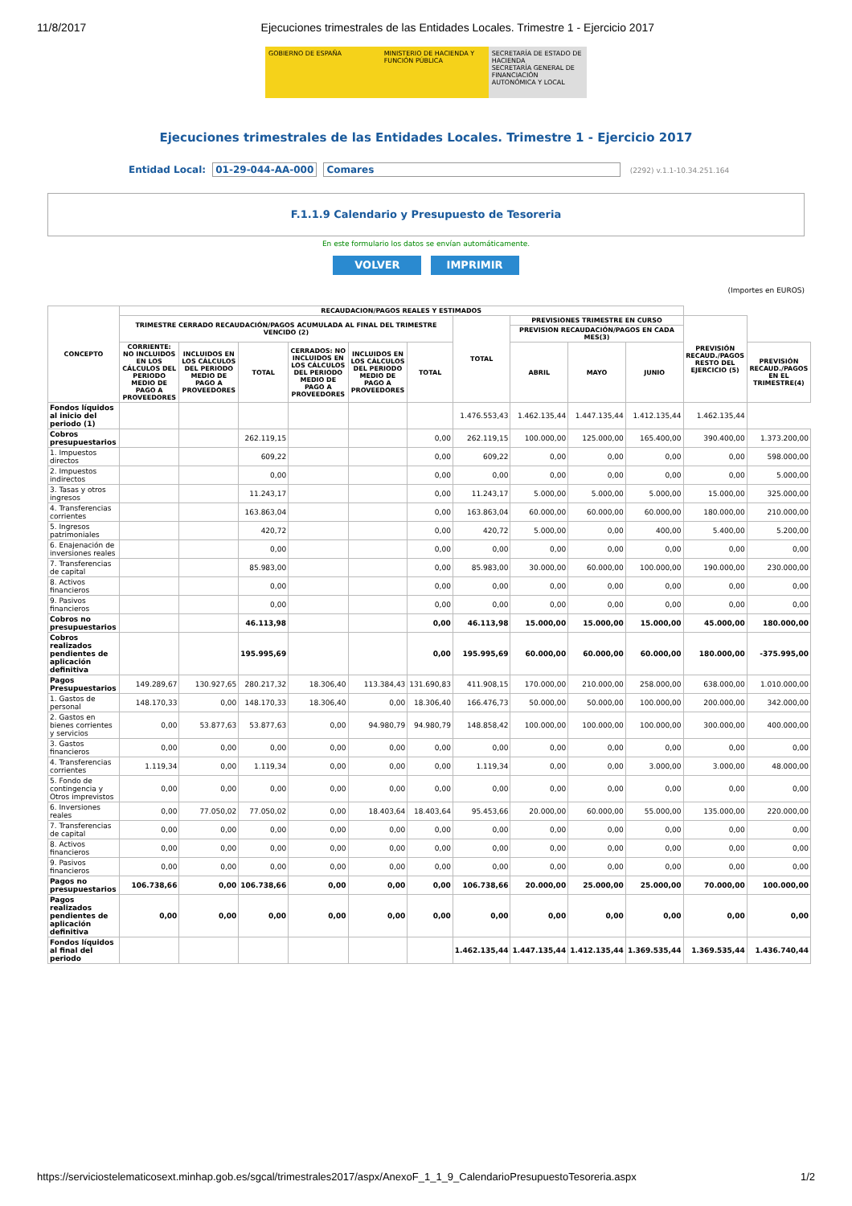11/8/2017 Ejecuciones trimestrales de las Entidades Locales. Trimestre 1 - Ejercicio 2017
GOBIERNO DE ESPAÑA MINISTERIO DE HACIENDA Y FUNCIÓN PÚBLICA
SECRETARÍA DE ESTADO DE HACIENDA
SECRETARÍA GENERAL DE FINANCIACIÓN AUTONÓMICA Y LOCAL
Ejecuciones trimestrales de las Entidades Locales. Trimestre 1 - Ejercicio 2017
Entidad Local: 01-29-044-AA-000 Comares (2292) v.1.1-10.34.251.164
F.1.1.9 Calendario y Presupuesto de Tesoreria
En este formulario los datos se envían automáticamente.
VOLVER IMPRIMIR
(Importes en EUROS)
| CONCEPTO | RECAUDACION/PAGOS REALES Y ESTIMADOS | | | | | | | | | | | |
| --- | --- | --- | --- | --- | --- | --- | --- | --- | --- | --- | --- | --- |
| | TRIMESTRE CERRADO RECAUDACIÓN/PAGOS ACUMULADA AL FINAL DEL TRIMESTRE VENCIDO (2) | | | | | | TOTAL | PREVISIONES TRIMESTRE EN CURSO | | | PREVISIÓN RECAUD./PAGOS RESTO DEL EJERCICIO (5) | |
| | | | | | | | | PREVISION RECAUDACIÓN/PAGOS EN CADA MES(3) | | | | |
| | CORRIENTE: NO INCLUIDOS EN LOS CÁLCULOS DEL PERIODO MEDIO DE PAGO A PROVEEDORES | INCLUIDOS EN LOS CÁLCULOS DEL PERIODO MEDIO DE PAGO A PROVEEDORES | TOTAL | CERRADOS: NO INCLUIDOS EN LOS CÁLCULOS DEL PERIODO MEDIO DE PAGO A PROVEEDORES | INCLUIDOS EN LOS CÁLCULOS DEL PERIODO MEDIO DE PAGO A PROVEEDORES | TOTAL | | ABRIL | MAYO | JUNIO | | PREVISIÓN RECAUD./PAGOS EN EL TRIMESTRE(4) |
| Fondos líquidos al inicio del periodo (1) | | | | | | | 1.476.553,43 | 1.462.135,44 | 1.447.135,44 | 1.412.135,44 | 1.462.135,44 | |
| Cobros presupuestarios | | | 262.119,15 | | | 0,00 | 262.119,15 | 100.000,00 | 125.000,00 | 165.400,00 | 390.400,00 | 1.373.200,00 |
| 1. Impuestos directos | | | 609,22 | | | 0,00 | 609,22 | 0,00 | 0,00 | 0,00 | 0,00 | 598.000,00 |
| 2. Impuestos indirectos | | | 0,00 | | | 0,00 | 0,00 | 0,00 | 0,00 | 0,00 | 0,00 | 5.000,00 |
| 3. Tasas y otros ingresos | | | 11.243,17 | | | 0,00 | 11.243,17 | 5.000,00 | 5.000,00 | 5.000,00 | 15.000,00 | 325.000,00 |
| 4. Transferencias corrientes | | | 163.863,04 | | | 0,00 | 163.863,04 | 60.000,00 | 60.000,00 | 60.000,00 | 180.000,00 | 210.000,00 |
| 5. Ingresos patrimoniales | | | 420,72 | | | 0,00 | 420,72 | 5.000,00 | 0,00 | 400,00 | 5.400,00 | 5.200,00 |
| 6. Enajenación de inversiones reales | | | 0,00 | | | 0,00 | 0,00 | 0,00 | 0,00 | 0,00 | 0,00 | 0,00 |
| 7. Transferencias de capital | | | 85.983,00 | | | 0,00 | 85.983,00 | 30.000,00 | 60.000,00 | 100.000,00 | 190.000,00 | 230.000,00 |
| 8. Activos financieros | | | 0,00 | | | 0,00 | 0,00 | 0,00 | 0,00 | 0,00 | 0,00 | 0,00 |
| 9. Pasivos financieros | | | 0,00 | | | 0,00 | 0,00 | 0,00 | 0,00 | 0,00 | 0,00 | 0,00 |
| Cobros no presupuestarios | | | 46.113,98 | | | 0,00 | 46.113,98 | 15.000,00 | 15.000,00 | 15.000,00 | 45.000,00 | 180.000,00 |
| Cobros realizados pendientes de aplicación definitiva | | | 195.995,69 | | | 0,00 | 195.995,69 | 60.000,00 | 60.000,00 | 60.000,00 | 180.000,00 | -375.995,00 |
| Pagos Presupuestarios | 149.289,67 | 130.927,65 | 280.217,32 | 18.306,40 | 113.384,43 | 131.690,83 | 411.908,15 | 170.000,00 | 210.000,00 | 258.000,00 | 638.000,00 | 1.010.000,00 |
| 1. Gastos de personal | 148.170,33 | 0,00 | 148.170,33 | 18.306,40 | 0,00 | 18.306,40 | 166.476,73 | 50.000,00 | 50.000,00 | 100.000,00 | 200.000,00 | 342.000,00 |
| 2. Gastos en bienes corrientes y servicios | 0,00 | 53.877,63 | 53.877,63 | 0,00 | 94.980,79 | 94.980,79 | 148.858,42 | 100.000,00 | 100.000,00 | 100.000,00 | 300.000,00 | 400.000,00 |
| 3. Gastos financieros | 0,00 | 0,00 | 0,00 | 0,00 | 0,00 | 0,00 | 0,00 | 0,00 | 0,00 | 0,00 | 0,00 | 0,00 |
| 4. Transferencias corrientes | 1.119,34 | 0,00 | 1.119,34 | 0,00 | 0,00 | 0,00 | 1.119,34 | 0,00 | 0,00 | 3.000,00 | 3.000,00 | 48.000,00 |
| 5. Fondo de contingencia y Otros imprevistos | 0,00 | 0,00 | 0,00 | 0,00 | 0,00 | 0,00 | 0,00 | 0,00 | 0,00 | 0,00 | 0,00 | 0,00 |
| 6. Inversiones reales | 0,00 | 77.050,02 | 77.050,02 | 0,00 | 18.403,64 | 18.403,64 | 95.453,66 | 20.000,00 | 60.000,00 | 55.000,00 | 135.000,00 | 220.000,00 |
| 7. Transferencias de capital | 0,00 | 0,00 | 0,00 | 0,00 | 0,00 | 0,00 | 0,00 | 0,00 | 0,00 | 0,00 | 0,00 | 0,00 |
| 8. Activos financieros | 0,00 | 0,00 | 0,00 | 0,00 | 0,00 | 0,00 | 0,00 | 0,00 | 0,00 | 0,00 | 0,00 | 0,00 |
| 9. Pasivos financieros | 0,00 | 0,00 | 0,00 | 0,00 | 0,00 | 0,00 | 0,00 | 0,00 | 0,00 | 0,00 | 0,00 | 0,00 |
| Pagos no presupuestarios | 106.738,66 | 0,00 | 106.738,66 | 0,00 | 0,00 | 0,00 | 106.738,66 | 20.000,00 | 25.000,00 | 25.000,00 | 70.000,00 | 100.000,00 |
| Pagos realizados pendientes de aplicación definitiva | 0,00 | 0,00 | 0,00 | 0,00 | 0,00 | 0,00 | 0,00 | 0,00 | 0,00 | 0,00 | 0,00 | 0,00 |
| Fondos líquidos al final del periodo | | | | | | | 1.462.135,44 | 1.447.135,44 | 1.412.135,44 | 1.369.535,44 | 1.369.535,44 | 1.436.740,44 |
https://serviciostelematicosext.minhap.gob.es/sgcal/trimestrales2017/aspx/AnexoF_1_1_9_CalendarioPresupuestoTesoreria.aspx 1/2